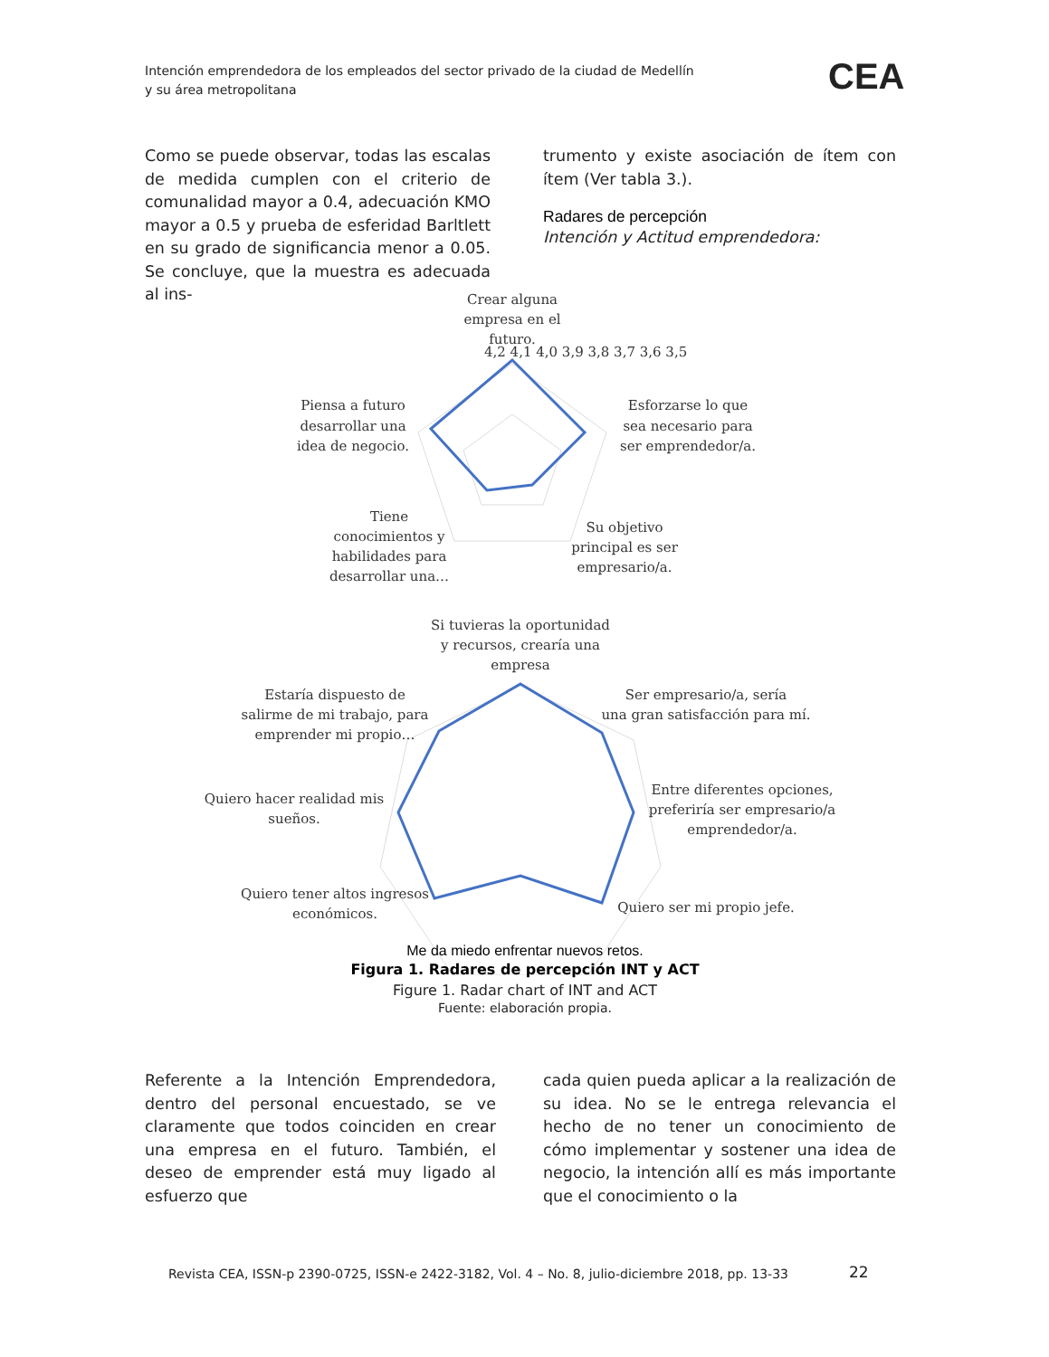Intención emprendedora de los empleados del sector privado de la ciudad de Medellín
y su área metropolitana
CEA
Como se puede observar, todas las escalas de medida cumplen con el criterio de comunalidad mayor a 0.4, adecuación KMO mayor a 0.5 y prueba de esferidad Barltlett en su grado de significancia menor a 0.05. Se concluye, que la muestra es adecuada al ins-
trumento y existe asociación de ítem con ítem (Ver tabla 3.).
Radares de percepción
Intención y Actitud emprendedora:
Crear alguna
empresa en el
futuro.
Esforzarse lo que
sea necesario para
ser emprendedor/a.
Su objetivo
principal es ser
empresario/a.
Tiene
conocimientos y
habilidades para
desarrollar una…
Piensa a futuro
desarrollar una
idea de negocio.
4,2 4,1 4,0 3,9 3,8 3,7 3,6 3,5
Si tuvieras la oportunidad
y recursos, crearía una
empresa
Ser empresario/a, sería
una gran satisfacción para mí.
Entre diferentes opciones,
preferiría ser empresario/a
emprendedor/a.
Quiero ser mi propio jefe.
Estaría dispuesto de
salirme de mi trabajo, para
emprender mi propio…
Quiero hacer realidad mis
sueños.
Quiero tener altos ingresos
económicos.
Me da miedo enfrentar nuevos retos.
Figura 1. Radares de percepción INT y ACT
Figure 1. Radar chart of INT and ACT
Fuente: elaboración propia.
Referente a la Intención Emprendedora, dentro del personal encuestado, se ve claramente que todos coinciden en crear una empresa en el futuro. También, el deseo de emprender está muy ligado al esfuerzo que
cada quien pueda aplicar a la realización de su idea. No se le entrega relevancia el hecho de no tener un conocimiento de cómo implementar y sostener una idea de negocio, la intención allí es más importante que el conocimiento o la
Revista CEA, ISSN-p 2390-0725, ISSN-e 2422-3182, Vol. 4 – No. 8, julio-diciembre 2018, pp. 13-33
22